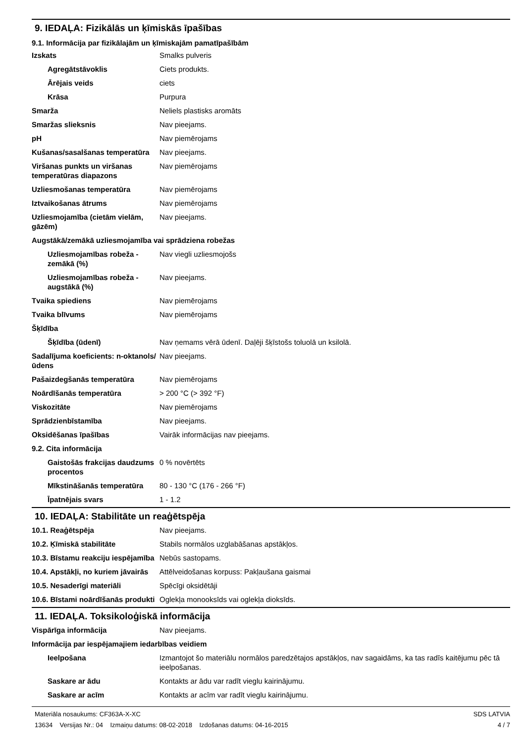9. IEDAĻA: Fizikālās un ķīmiskās īpašības
9.1. Informācija par fizikālajām un ķīmiskajām pamatīpašībām
| Izskats | Smalks pulveris |
| Agregātstāvoklis | Ciets produkts. |
| Ārējais veids | ciets |
| Krāsa | Purpura |
| Smarža | Neliels plastisks aromāts |
| Smaržas slieksnis | Nav pieejams. |
| pH | Nav piemērojams |
| Kušanas/sasalšanas temperatūra | Nav pieejams. |
| Viršanas punkts un viršanas temperatūras diapazons | Nav piemērojams |
| Uzliesmošanas temperatūra | Nav piemērojams |
| Iztvaikošanas ātrums | Nav piemērojams |
| Uzliesmojamība (cietām vielām, gāzēm) | Nav pieejams. |
| Augstākā/zemākā uzliesmojamība vai sprādziena robežas | |
| Uzliesmojamības robeža - zemākā (%) | Nav viegli uzliesmojošs |
| Uzliesmojamības robeža - augstākā (%) | Nav pieejams. |
| Tvaika spiediens | Nav piemērojams |
| Tvaika blīvums | Nav piemērojams |
| Šķīdība | |
| Šķīdība (ūdenī) | Nav ņemams vērā ūdenī. Daļēji šķīstošs toluolā un ksilolā. |
| Sadalījuma koeficients: n-oktanols/ūdens | Nav pieejams. |
| Pašaizdegšanās temperatūra | Nav piemērojams |
| Noārdīšanās temperatūra | > 200 °C (> 392 °F) |
| Viskozitāte | Nav piemērojams |
| Sprādzienbīstamība | Nav pieejams. |
| Oksidēšanas īpašības | Vairāk informācijas nav pieejams. |
| 9.2. Cita informācija | |
| Gaistošās frakcijas daudzums procentos | 0 % novērtēts |
| Mīkstināšanās temperatūra | 80 - 130 °C (176 - 266 °F) |
| Īpatnējais svars | 1 - 1.2 |
10. IEDAĻA: Stabilitāte un reaģētspēja
| 10.1. Reaģētspēja | Nav pieejams. |
| 10.2. Ķīmiskā stabilitāte | Stabils normālos uzglabāšanas apstākļos. |
| 10.3. Bīstamu reakciju iespējamība | Nebūs sastopams. |
| 10.4. Apstākļi, no kuriem jāvairās | Attēlveidošanas korpuss: Pakļaušana gaismai |
| 10.5. Nesaderīgi materiāli | Spēcīgi oksidētāji |
| 10.6. Bīstami noārdīšanās produkti | Oglekļa monooksīds vai oglekļa dioksīds. |
11. IEDAĻA. Toksikoloģiskā informācija
| Vispārīga informācija | Nav pieejams. |
| Informācija par iespējamajiem iedarbības veidiem | |
| Ieelpošana | Izmantojot šo materiālu normālos paredzētajos apstākļos, nav sagaidāms, ka tas radīs kaitējumu pēc tā ieelpošanas. |
| Saskare ar ādu | Kontakts ar ādu var radīt vieglu kairinājumu. |
| Saskare ar acīm | Kontakts ar acīm var radīt vieglu kairinājumu. |
Materiāla nosaukums: CF363A-X-XC
13634 Versijas Nr.: 04 Izmaiņu datums: 08-02-2018 Izdošanas datums: 04-16-2015
SDS LATVIA
4 / 7